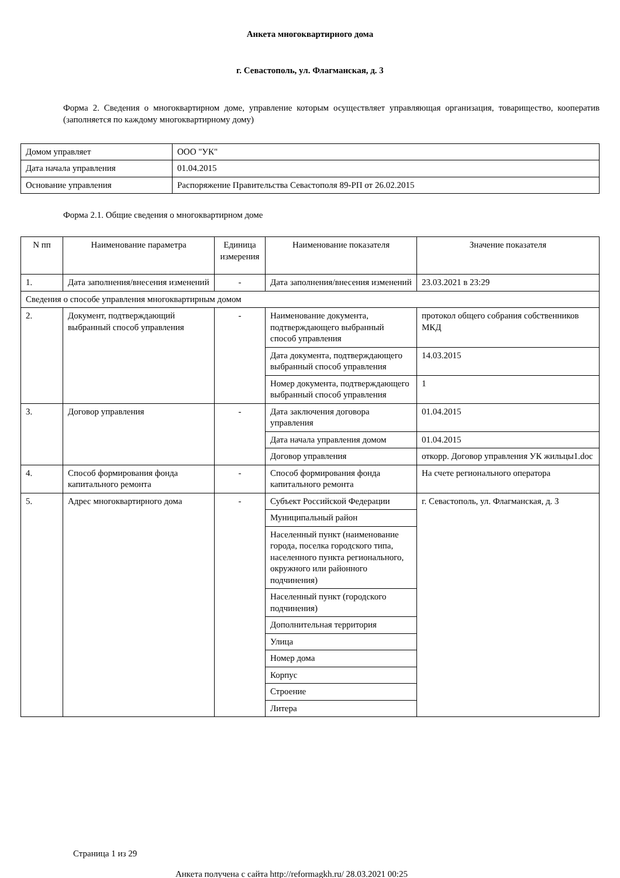Анкета многоквартирного дома
г. Севастополь, ул. Флагманская, д. 3
Форма 2. Сведения о многоквартирном доме, управление которым осуществляет управляющая организация, товарищество, кооператив (заполняется по каждому многоквартирному дому)
| Домом управляет | ООО "УК" |
| Дата начала управления | 01.04.2015 |
| Основание управления | Распоряжение Правительства Севастополя 89-РП от 26.02.2015 |
Форма 2.1. Общие сведения о многоквартирном доме
| N пп | Наименование параметра | Единица измерения | Наименование показателя | Значение показателя |
| --- | --- | --- | --- | --- |
| 1. | Дата заполнения/внесения изменений | - | Дата заполнения/внесения изменений | 23.03.2021 в 23:29 |
| Сведения о способе управления многоквартирным домом | | | | |
| 2. | Документ, подтверждающий выбранный способ управления | - | Наименование документа, подтверждающего выбранный способ управления | протокол общего собрания собственников МКД |
| | | | Дата документа, подтверждающего выбранный способ управления | 14.03.2015 |
| | | | Номер документа, подтверждающего выбранный способ управления | 1 |
| 3. | Договор управления | - | Дата заключения договора управления | 01.04.2015 |
| | | | Дата начала управления домом | 01.04.2015 |
| | | | Договор управления | откорр. Договор управления УК жильцы1.doc |
| 4. | Способ формирования фонда капитального ремонта | - | Способ формирования фонда капитального ремонта | На счете регионального оператора |
| 5. | Адрес многоквартирного дома | - | Субъект Российской Федерации | г. Севастополь, ул. Флагманская, д. 3 |
| | | | Муниципальный район | |
| | | | Населенный пункт (наименование города, поселка городского типа, населенного пункта регионального, окружного или районного подчинения) | |
| | | | Населенный пункт (городского подчинения) | |
| | | | Дополнительная территория | |
| | | | Улица | |
| | | | Номер дома | |
| | | | Корпус | |
| | | | Строение | |
| | | | Литера | |
Страница 1 из 29
Анкета получена с сайта http://reformagkh.ru/ 28.03.2021 00:25